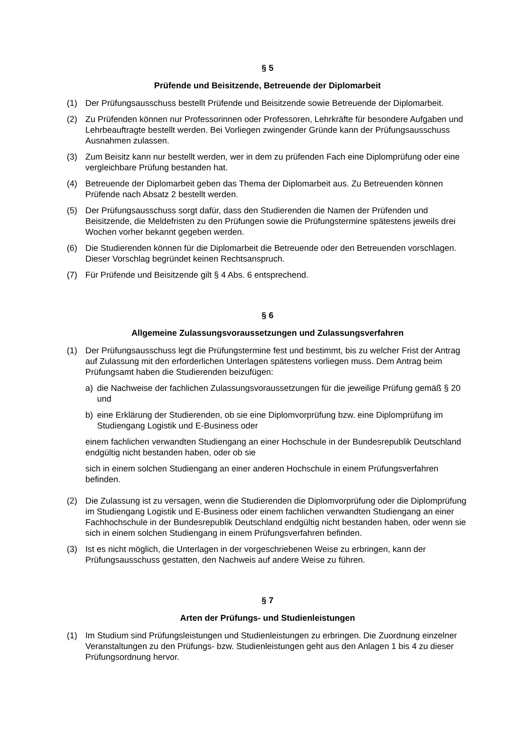§ 5
Prüfende und Beisitzende, Betreuende der Diplomarbeit
(1) Der Prüfungsausschuss bestellt Prüfende und Beisitzende sowie Betreuende der Diplomarbeit.
(2) Zu Prüfenden können nur Professorinnen oder Professoren, Lehrkräfte für besondere Aufgaben und Lehrbeauftragte bestellt werden. Bei Vorliegen zwingender Gründe kann der Prüfungsausschuss Ausnahmen zulassen.
(3) Zum Beisitz kann nur bestellt werden, wer in dem zu prüfenden Fach eine Diplomprüfung oder eine vergleichbare Prüfung bestanden hat.
(4) Betreuende der Diplomarbeit geben das Thema der Diplomarbeit aus. Zu Betreuenden können Prüfende nach Absatz 2 bestellt werden.
(5) Der Prüfungsausschuss sorgt dafür, dass den Studierenden die Namen der Prüfenden und Beisitzende, die Meldefristen zu den Prüfungen sowie die Prüfungstermine spätestens jeweils drei Wochen vorher bekannt gegeben werden.
(6) Die Studierenden können für die Diplomarbeit die Betreuende oder den Betreuenden vorschlagen. Dieser Vorschlag begründet keinen Rechtsanspruch.
(7) Für Prüfende und Beisitzende gilt § 4 Abs. 6 entsprechend.
§ 6
Allgemeine Zulassungsvoraussetzungen und Zulassungsverfahren
(1) Der Prüfungsausschuss legt die Prüfungstermine fest und bestimmt, bis zu welcher Frist der Antrag auf Zulassung mit den erforderlichen Unterlagen spätestens vorliegen muss. Dem Antrag beim Prüfungsamt haben die Studierenden beizufügen:
a) die Nachweise der fachlichen Zulassungsvoraussetzungen für die jeweilige Prüfung gemäß § 20 und
b) eine Erklärung der Studierenden, ob sie eine Diplomvorprüfung bzw. eine Diplomprüfung im Studiengang Logistik und E-Business oder
einem fachlichen verwandten Studiengang an einer Hochschule in der Bundesrepublik Deutschland endgültig nicht bestanden haben, oder ob sie
sich in einem solchen Studiengang an einer anderen Hochschule in einem Prüfungsverfahren befinden.
(2) Die Zulassung ist zu versagen, wenn die Studierenden die Diplomvorprüfung oder die Diplomprüfung im Studiengang Logistik und E-Business oder einem fachlichen verwandten Studiengang an einer Fachhochschule in der Bundesrepublik Deutschland endgültig nicht bestanden haben, oder wenn sie sich in einem solchen Studiengang in einem Prüfungsverfahren befinden.
(3) Ist es nicht möglich, die Unterlagen in der vorgeschriebenen Weise zu erbringen, kann der Prüfungsausschuss gestatten, den Nachweis auf andere Weise zu führen.
§ 7
Arten der Prüfungs- und Studienleistungen
(1) Im Studium sind Prüfungsleistungen und Studienleistungen zu erbringen. Die Zuordnung einzelner Veranstaltungen zu den Prüfungs- bzw. Studienleistungen geht aus den Anlagen 1 bis 4 zu dieser Prüfungsordnung hervor.